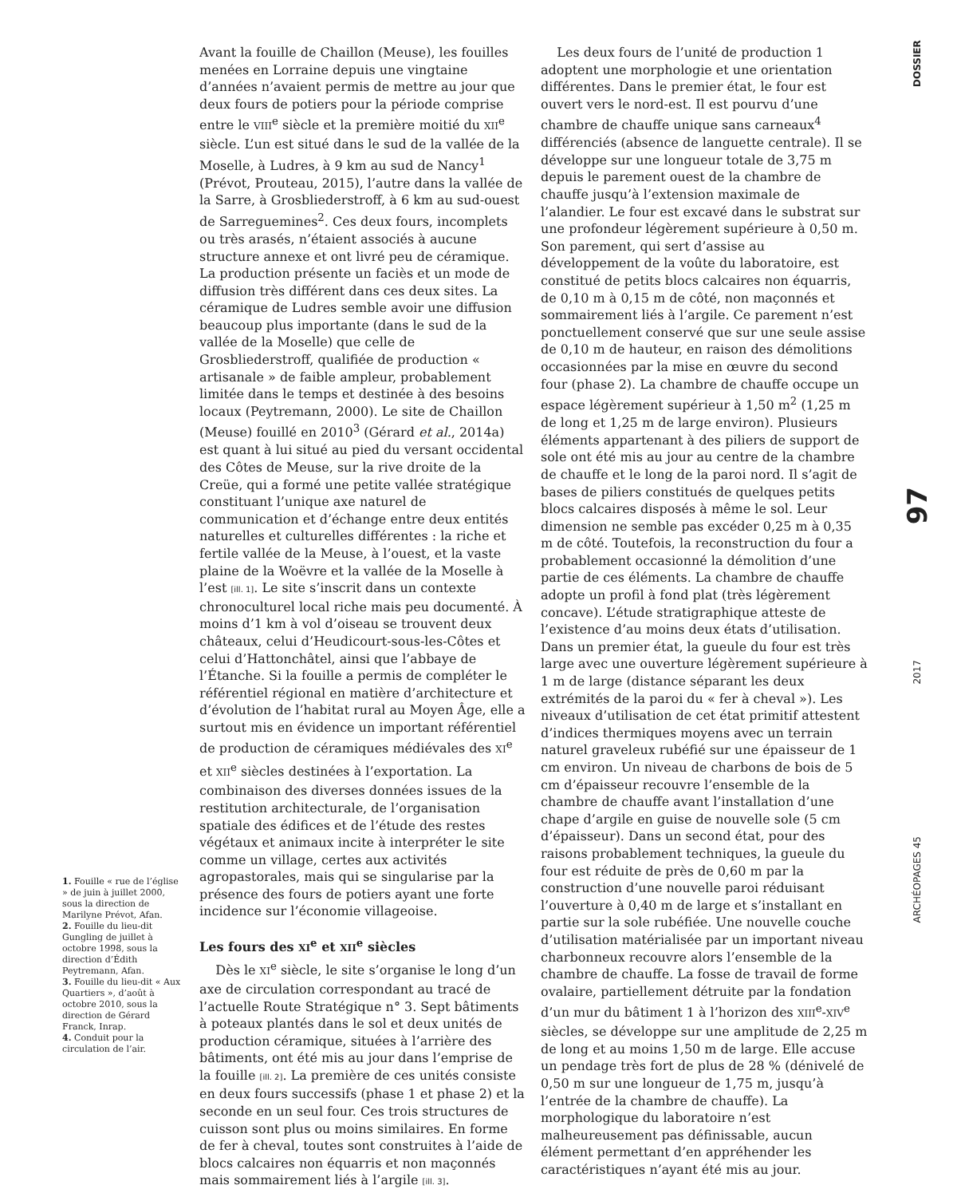Avant la fouille de Chaillon (Meuse), les fouilles menées en Lorraine depuis une vingtaine d’années n’avaient permis de mettre au jour que deux fours de potiers pour la période comprise entre le VIII<sup>e</sup> siècle et la première moitié du XII<sup>e</sup> siècle. L’un est situé dans le sud de la vallée de la Moselle, à Ludres, à 9 km au sud de Nancy<sup>1</sup> (Prévot, Prouteau, 2015), l’autre dans la vallée de la Sarre, à Grosbliederstroff, à 6 km au sud-ouest de Sarreguemines<sup>2</sup>. Ces deux fours, incomplets ou très arasés, n’étaient associés à aucune structure annexe et ont livré peu de céramique. La production présente un faciès et un mode de diffusion très différent dans ces deux sites. La céramique de Ludres semble avoir une diffusion beaucoup plus importante (dans le sud de la vallée de la Moselle) que celle de Grosbliederstroff, qualifiée de production « artisanale » de faible ampleur, probablement limitée dans le temps et destinée à des besoins locaux (Peytremann, 2000). Le site de Chaillon (Meuse) fouillé en 2010<sup>3</sup> (Gérard et al., 2014a) est quant à lui situé au pied du versant occidental des Côtes de Meuse, sur la rive droite de la Creüe, qui a formé une petite vallée stratégique constituant l’unique axe naturel de communication et d’échange entre deux entités naturelles et culturelles différentes : la riche et fertile vallée de la Meuse, à l’ouest, et la vaste plaine de la Woëvre et la vallée de la Moselle à l’est [ill. 1]. Le site s’inscrit dans un contexte chronoculturel local riche mais peu documenté. À moins d’1 km à vol d’oiseau se trouvent deux châteaux, celui d’Heudicourt-sous-les-Côtes et celui d’Hattonchâtel, ainsi que l’abbaye de l’Étanche. Si la fouille a permis de compléter le référentiel régional en matière d’architecture et d’évolution de l’habitat rural au Moyen Âge, elle a surtout mis en évidence un important référentiel de production de céramiques médiévales des XI<sup>e</sup> et XII<sup>e</sup> siècles destinées à l’exportation. La combinaison des diverses données issues de la restitution architecturale, de l’organisation spatiale des édifices et de l’étude des restes végétaux et animaux incite à interpréter le site comme un village, certes aux activités agropastorales, mais qui se singularise par la présence des fours de potiers ayant une forte incidence sur l’économie villageoise.
Les fours des XI<sup>e</sup> et XII<sup>e</sup> siècles
Dès le XI<sup>e</sup> siècle, le site s’organise le long d’un axe de circulation correspondant au tracé de l’actuelle Route Stratégique n° 3. Sept bâtiments à poteaux plantés dans le sol et deux unités de production céramique, situées à l’arrière des bâtiments, ont été mis au jour dans l’emprise de la fouille [ill. 2]. La première de ces unités consiste en deux fours successifs (phase 1 et phase 2) et la seconde en un seul four. Ces trois structures de cuisson sont plus ou moins similaires. En forme de fer à cheval, toutes sont construites à l’aide de blocs calcaires non équarris et non maçonnés mais sommairement liés à l’argile [ill. 3].
Les deux fours de l’unité de production 1 adoptent une morphologie et une orientation différentes. Dans le premier état, le four est ouvert vers le nord-est. Il est pourvu d’une chambre de chauffe unique sans carneaux<sup>4</sup> différenciés (absence de languette centrale). Il se développe sur une longueur totale de 3,75 m depuis le parement ouest de la chambre de chauffe jusqu’à l’extension maximale de l’alandier. Le four est excavé dans le substrat sur une profondeur légèrement supérieure à 0,50 m. Son parement, qui sert d’assise au développement de la voûte du laboratoire, est constitué de petits blocs calcaires non équarris, de 0,10 m à 0,15 m de côté, non maçonnés et sommairement liés à l’argile. Ce parement n’est ponctuellement conservé que sur une seule assise de 0,10 m de hauteur, en raison des démolitions occasionnées par la mise en œuvre du second four (phase 2). La chambre de chauffe occupe un espace légèrement supérieur à 1,50 m<sup>2</sup> (1,25 m de long et 1,25 m de large environ). Plusieurs éléments appartenant à des piliers de support de sole ont été mis au jour au centre de la chambre de chauffe et le long de la paroi nord. Il s’agit de bases de piliers constitués de quelques petits blocs calcaires disposés à même le sol. Leur dimension ne semble pas excéder 0,25 m à 0,35 m de côté. Toutefois, la reconstruction du four a probablement occasionné la démolition d’une partie de ces éléments. La chambre de chauffe adopte un profil à fond plat (très légèrement concave). L’étude stratigraphique atteste de l’existence d’au moins deux états d’utilisation. Dans un premier état, la gueule du four est très large avec une ouverture légèrement supérieure à 1 m de large (distance séparant les deux extrémités de la paroi du « fer à cheval »). Les niveaux d’utilisation de cet état primitif attestent d’indices thermiques moyens avec un terrain naturel graveleux rubéfié sur une épaisseur de 1 cm environ. Un niveau de charbons de bois de 5 cm d’épaisseur recouvre l’ensemble de la chambre de chauffe avant l’installation d’une chape d’argile en guise de nouvelle sole (5 cm d’épaisseur). Dans un second état, pour des raisons probablement techniques, la gueule du four est réduite de près de 0,60 m par la construction d’une nouvelle paroi réduisant l’ouverture à 0,40 m de large et s’installant en partie sur la sole rubéfiée. Une nouvelle couche d’utilisation matérialisée par un important niveau charbonneux recouvre alors l’ensemble de la chambre de chauffe. La fosse de travail de forme ovalaire, partiellement détruite par la fondation d’un mur du bâtiment 1 à l’horizon des XIII<sup>e</sup>-XIV<sup>e</sup> siècles, se développe sur une amplitude de 2,25 m de long et au moins 1,50 m de large. Elle accuse un pendage très fort de plus de 28 % (dénivelé de 0,50 m sur une longueur de 1,75 m, jusqu’à l’entrée de la chambre de chauffe). La morphologique du laboratoire n’est malheureusement pas définissable, aucun élément permettant d’en appréhender les caractéristiques n’ayant été mis au jour.
1. Fouille « rue de l’église » de juin à juillet 2000, sous la direction de Marilyne Prévot, Afan.
2. Fouille du lieu-dit Gungling de juillet à octobre 1998, sous la direction d’Édith Peytremann, Afan.
3. Fouille du lieu-dit « Aux Quartiers », d’août à octobre 2010, sous la direction de Gérard Franck, Inrap.
4. Conduit pour la circulation de l’air.
DOSSIER
97
2017
ARCHÉOPAGES 45